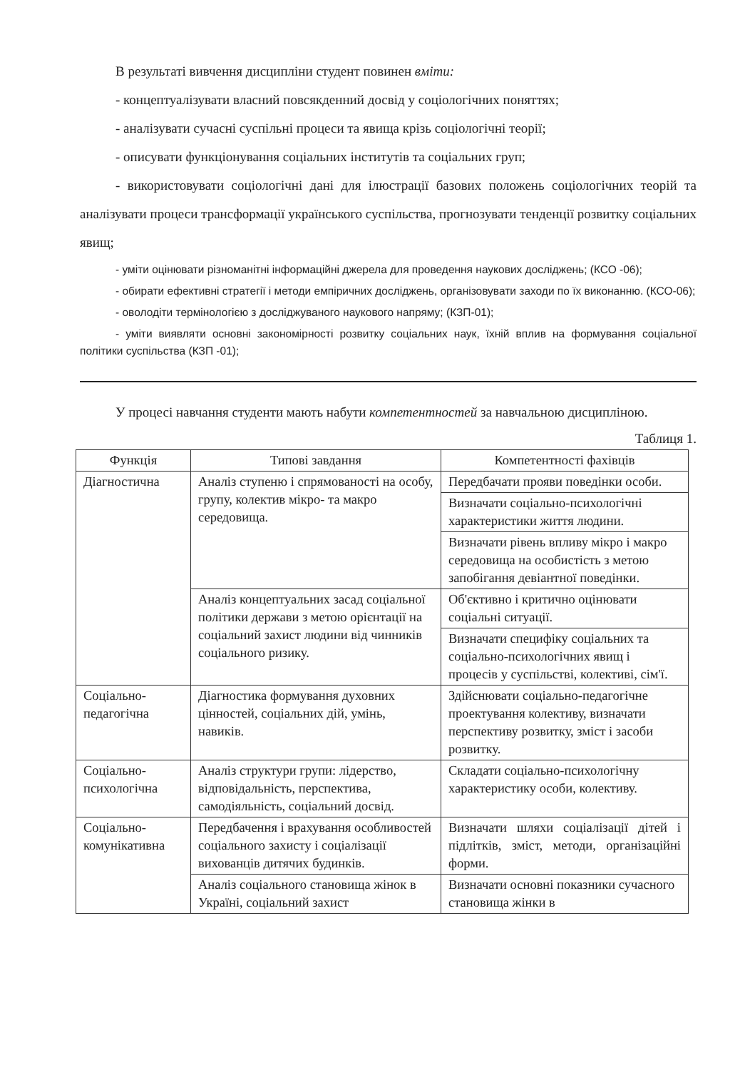В результаті вивчення дисципліни студент повинен вміти:
- концептуалізувати власний повсякденний досвід у соціологічних поняттях;
- аналізувати сучасні суспільні процеси та явища крізь соціологічні теорії;
- описувати функціонування соціальних інститутів та соціальних груп;
- використовувати соціологічні дані для ілюстрації базових положень соціологічних теорій та аналізувати процеси трансформації українського суспільства, прогнозувати тенденції розвитку соціальних явищ;
- уміти оцінювати різноманітні інформаційні джерела для проведення наукових досліджень; (КСО -06);
- обирати ефективні стратегії і методи емпіричних досліджень, організовувати заходи по їх виконанню. (КСО-06);
- оволодіти термінологією з досліджуваного наукового напряму; (КЗП-01);
- уміти виявляти основні закономірності розвитку соціальних наук, їхній вплив на формування соціальної політики суспільства (КЗП -01);
У процесі навчання студенти мають набути компетентностей за навчальною дисципліною.
Таблиця 1.
| Функція | Типові завдання | Компетентності фахівців |
| --- | --- | --- |
| Діагностична | Аналіз ступеню і спрямованості на особу, групу, колектив мікро- та макро середовища. | Передбачати прояви поведінки особи. |
| | | Визначати соціально-психологічні характеристики життя людини. |
| | | Визначати рівень впливу мікро і макро середовища на особистість з метою запобігання девіантної поведінки. |
| | Аналіз концептуальних засад соціальної політики держави з метою орієнтації на соціальний захист людини від чинників соціального ризику. | Об'єктивно і критично оцінювати соціальні ситуації. |
| | | Визначати специфіку соціальних та соціально-психологічних явищ і процесів у суспільстві, колективі, сім'ї. |
| Соціально-педагогічна | Діагностика формування духовних цінностей, соціальних дій, умінь, навиків. | Здійснювати соціально-педагогічне проектування колективу, визначати перспективу розвитку, зміст і засоби розвитку. |
| Соціально-психологічна | Аналіз структури групи: лідерство, відповідальність, перспектива, самодіяльність, соціальний досвід. | Складати соціально-психологічну характеристику особи, колективу. |
| Соціально-комунікативна | Передбачення і врахування особливостей соціального захисту і соціалізації вихованців дитячих будинків. | Визначати шляхи соціалізації дітей і підлітків, зміст, методи, організаційні форми. |
| | Аналіз соціального становища жінок в Україні, соціальний захист | Визначати основні показники сучасного становища жінки в |